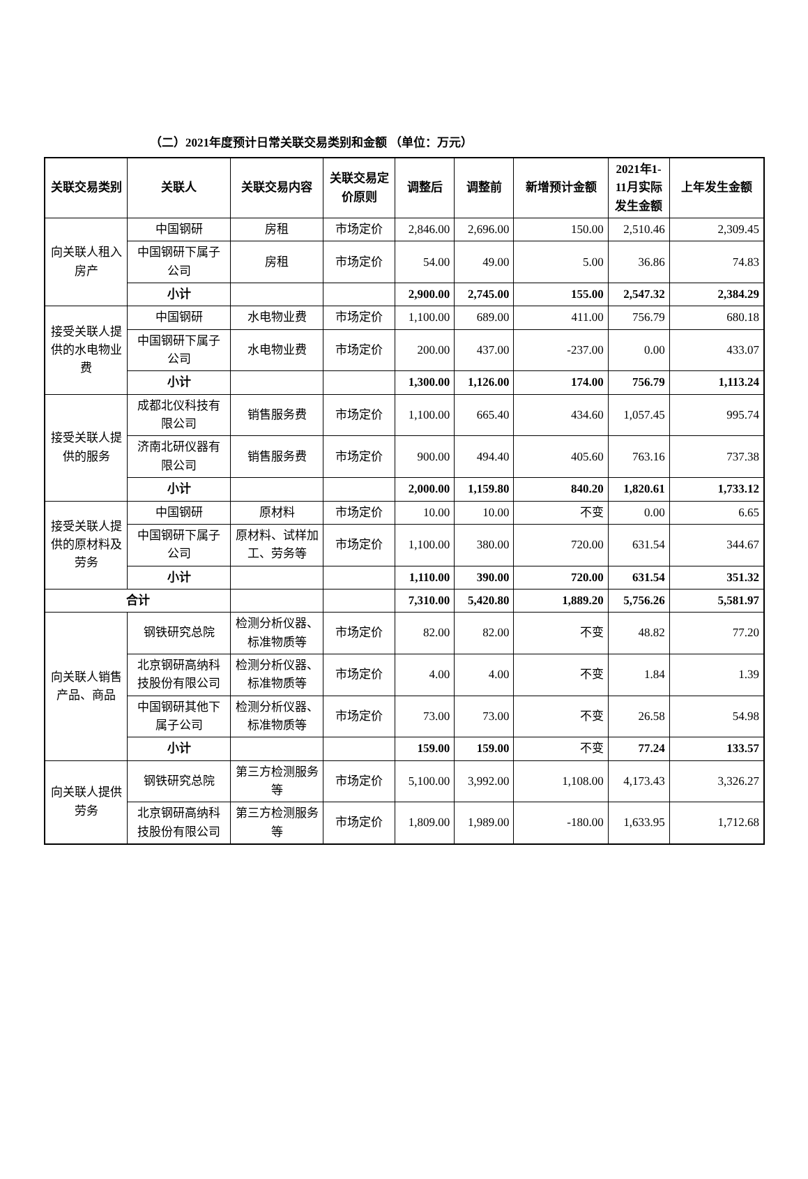（二）2021年度预计日常关联交易类别和金额 （单位：万元）
| 关联交易类别 | 关联人 | 关联交易内容 | 关联交易定价原则 | 调整后 | 调整前 | 新增预计金额 | 2021年1-11月实际发生金额 | 上年发生金额 |
| --- | --- | --- | --- | --- | --- | --- | --- | --- |
| 向关联人租入房产 | 中国钢研 | 房租 | 市场定价 | 2,846.00 | 2,696.00 | 150.00 | 2,510.46 | 2,309.45 |
| | 中国钢研下属子公司 | 房租 | 市场定价 | 54.00 | 49.00 | 5.00 | 36.86 | 74.83 |
| | 小计 | | | 2,900.00 | 2,745.00 | 155.00 | 2,547.32 | 2,384.29 |
| 接受关联人提供的水电物业费 | 中国钢研 | 水电物业费 | 市场定价 | 1,100.00 | 689.00 | 411.00 | 756.79 | 680.18 |
| | 中国钢研下属子公司 | 水电物业费 | 市场定价 | 200.00 | 437.00 | -237.00 | 0.00 | 433.07 |
| | 小计 | | | 1,300.00 | 1,126.00 | 174.00 | 756.79 | 1,113.24 |
| 接受关联人提供的服务 | 成都北仪科技有限公司 | 销售服务费 | 市场定价 | 1,100.00 | 665.40 | 434.60 | 1,057.45 | 995.74 |
| | 济南北研仪器有限公司 | 销售服务费 | 市场定价 | 900.00 | 494.40 | 405.60 | 763.16 | 737.38 |
| | 小计 | | | 2,000.00 | 1,159.80 | 840.20 | 1,820.61 | 1,733.12 |
| 接受关联人提供的原材料及劳务 | 中国钢研 | 原材料 | 市场定价 | 10.00 | 10.00 | 不变 | 0.00 | 6.65 |
| | 中国钢研下属子公司 | 原材料、试样加工、劳务等 | 市场定价 | 1,100.00 | 380.00 | 720.00 | 631.54 | 344.67 |
| | 小计 | | | 1,110.00 | 390.00 | 720.00 | 631.54 | 351.32 |
| 合计 | | | | 7,310.00 | 5,420.80 | 1,889.20 | 5,756.26 | 5,581.97 |
| 向关联人销售产品、商品 | 钢铁研究总院 | 检测分析仪器、 标准物质等 | 市场定价 | 82.00 | 82.00 | 不变 | 48.82 | 77.20 |
| | 北京钢研高纳科技股份有限公司 | 检测分析仪器、 标准物质等 | 市场定价 | 4.00 | 4.00 | 不变 | 1.84 | 1.39 |
| | 中国钢研其他下属子公司 | 检测分析仪器、 标准物质等 | 市场定价 | 73.00 | 73.00 | 不变 | 26.58 | 54.98 |
| | 小计 | | | 159.00 | 159.00 | 不变 | 77.24 | 133.57 |
| 向关联人提供劳务 | 钢铁研究总院 | 第三方检测服务等 | 市场定价 | 5,100.00 | 3,992.00 | 1,108.00 | 4,173.43 | 3,326.27 |
| | 北京钢研高纳科技股份有限公司 | 第三方检测服务等 | 市场定价 | 1,809.00 | 1,989.00 | -180.00 | 1,633.95 | 1,712.68 |